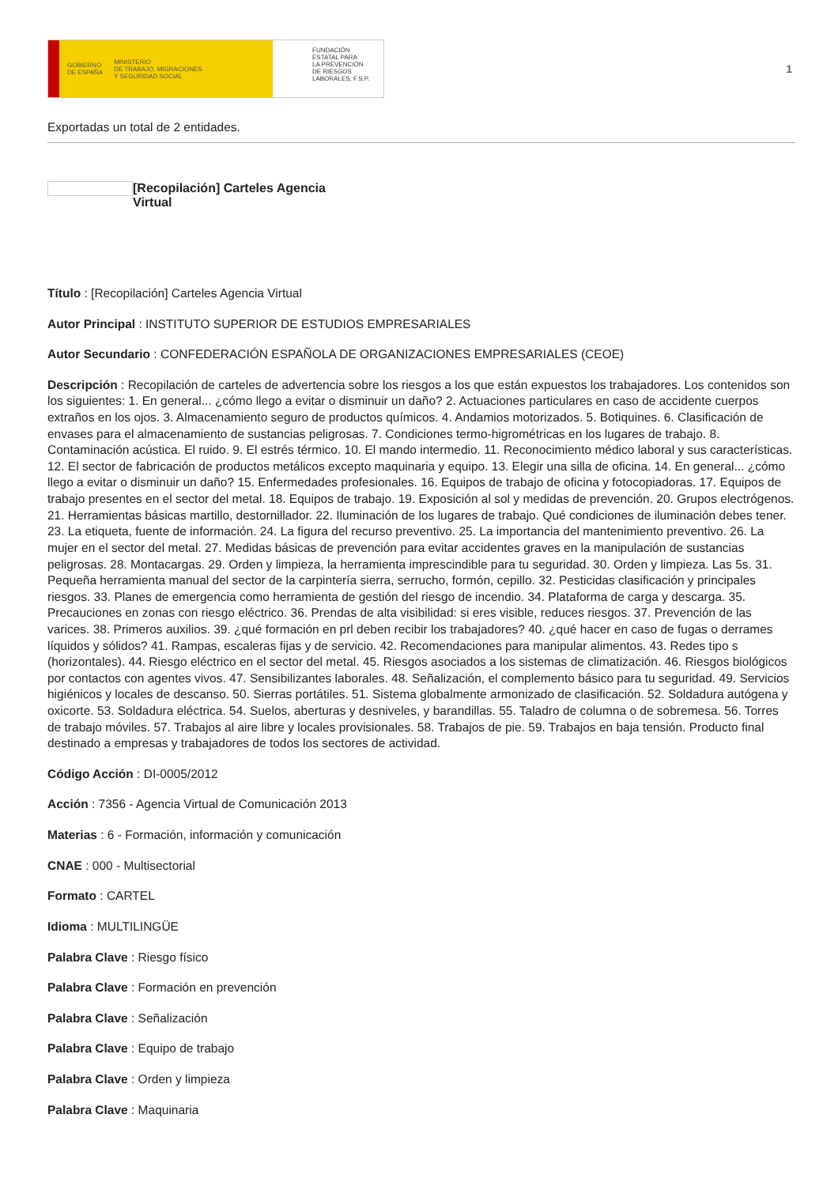GOBIERNO
DE ESPAÑA MINISTERIO
DE TRABAJO, MIGRACIONES
Y SEGURIDAD SOCIAL
FUNDACIÓN
ESTATAL PARA
LA PREVENCIÓN
DE RIESGOS
LABORALES, F.S.P.
1
Exportadas un total de 2 entidades.
[Recopilación] Carteles Agencia Virtual
Título : [Recopilación] Carteles Agencia Virtual
Autor Principal : INSTITUTO SUPERIOR DE ESTUDIOS EMPRESARIALES
Autor Secundario : CONFEDERACIÓN ESPAÑOLA DE ORGANIZACIONES EMPRESARIALES (CEOE)
Descripción : Recopilación de carteles de advertencia sobre los riesgos a los que están expuestos los trabajadores. Los contenidos son los siguientes: 1. En general... ¿cómo llego a evitar o disminuir un daño? 2. Actuaciones particulares en caso de accidente cuerpos extraños en los ojos. 3. Almacenamiento seguro de productos químicos. 4. Andamios motorizados. 5. Botiquines. 6. Clasificación de envases para el almacenamiento de sustancias peligrosas. 7. Condiciones termo-higrométricas en los lugares de trabajo. 8. Contaminación acústica. El ruido. 9. El estrés térmico. 10. El mando intermedio. 11. Reconocimiento médico laboral y sus características. 12. El sector de fabricación de productos metálicos excepto maquinaria y equipo. 13. Elegir una silla de oficina. 14. En general... ¿cómo llego a evitar o disminuir un daño? 15. Enfermedades profesionales. 16. Equipos de trabajo de oficina y fotocopiadoras. 17. Equipos de trabajo presentes en el sector del metal. 18. Equipos de trabajo. 19. Exposición al sol y medidas de prevención. 20. Grupos electrógenos. 21. Herramientas básicas martillo, destornillador. 22. Iluminación de los lugares de trabajo. Qué condiciones de iluminación debes tener. 23. La etiqueta, fuente de información. 24. La figura del recurso preventivo. 25. La importancia del mantenimiento preventivo. 26. La mujer en el sector del metal. 27. Medidas básicas de prevención para evitar accidentes graves en la manipulación de sustancias peligrosas. 28. Montacargas. 29. Orden y limpieza, la herramienta imprescindible para tu seguridad. 30. Orden y limpieza. Las 5s. 31. Pequeña herramienta manual del sector de la carpintería sierra, serrucho, formón, cepillo. 32. Pesticidas clasificación y principales riesgos. 33. Planes de emergencia como herramienta de gestión del riesgo de incendio. 34. Plataforma de carga y descarga. 35. Precauciones en zonas con riesgo eléctrico. 36. Prendas de alta visibilidad: si eres visible, reduces riesgos. 37. Prevención de las varices. 38. Primeros auxilios. 39. ¿qué formación en prl deben recibir los trabajadores? 40. ¿qué hacer en caso de fugas o derrames líquidos y sólidos? 41. Rampas, escaleras fijas y de servicio. 42. Recomendaciones para manipular alimentos. 43. Redes tipo s (horizontales). 44. Riesgo eléctrico en el sector del metal. 45. Riesgos asociados a los sistemas de climatización. 46. Riesgos biológicos por contactos con agentes vivos. 47. Sensibilizantes laborales. 48. Señalización, el complemento básico para tu seguridad. 49. Servicios higiénicos y locales de descanso. 50. Sierras portátiles. 51. Sistema globalmente armonizado de clasificación. 52. Soldadura autógena y oxicorte. 53. Soldadura eléctrica. 54. Suelos, aberturas y desniveles, y barandillas. 55. Taladro de columna o de sobremesa. 56. Torres de trabajo móviles. 57. Trabajos al aire libre y locales provisionales. 58. Trabajos de pie. 59. Trabajos en baja tensión. Producto final destinado a empresas y trabajadores de todos los sectores de actividad.
Código Acción : DI-0005/2012
Acción : 7356 - Agencia Virtual de Comunicación 2013
Materias : 6 - Formación, información y comunicación
CNAE : 000 - Multisectorial
Formato : CARTEL
Idioma : MULTILINGÜE
Palabra Clave : Riesgo físico
Palabra Clave : Formación en prevención
Palabra Clave : Señalización
Palabra Clave : Equipo de trabajo
Palabra Clave : Orden y limpieza
Palabra Clave : Maquinaria